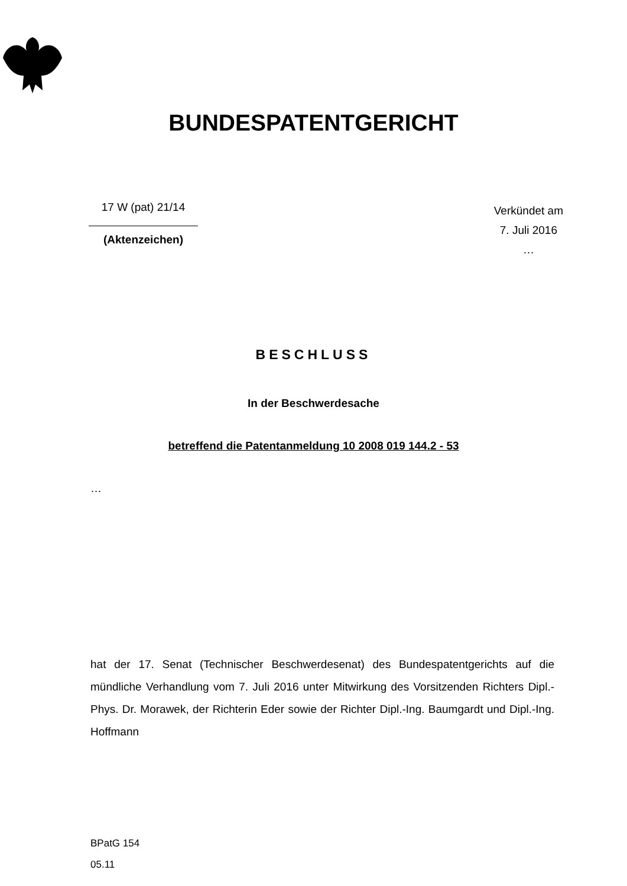BUNDESPATENTGERICHT
17 W (pat) 21/14
(Aktenzeichen)
Verkündet am
7. Juli 2016
…
BESCHLUSS
In der Beschwerdesache
betreffend die Patentanmeldung 10 2008 019 144.2 - 53
…
hat der 17. Senat (Technischer Beschwerdesenat) des Bundespatentgerichts auf die mündliche Verhandlung vom 7. Juli 2016 unter Mitwirkung des Vorsitzenden Richters Dipl.-Phys. Dr. Morawek, der Richterin Eder sowie der Richter Dipl.-Ing. Baumgardt und Dipl.-Ing. Hoffmann
BPatG 154
05.11